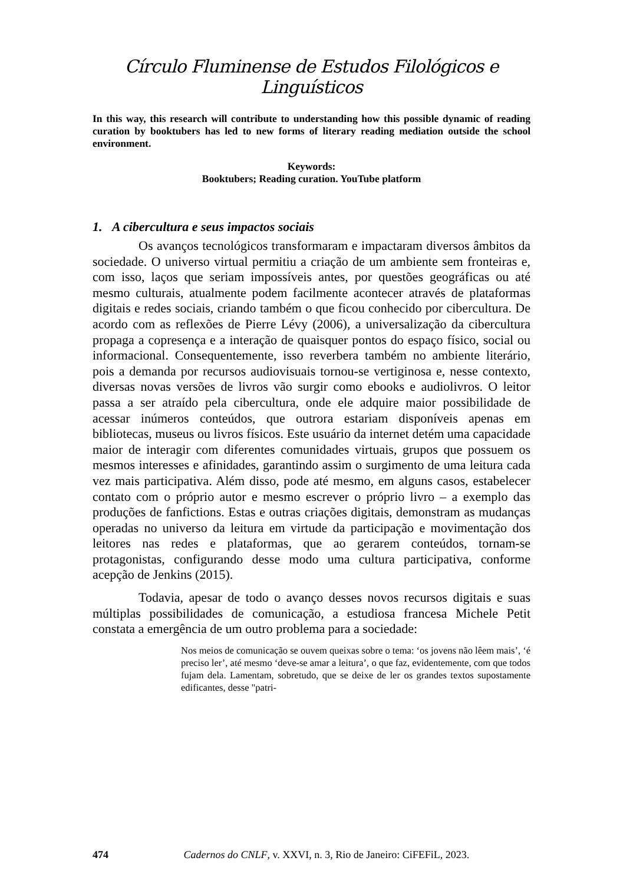Círculo Fluminense de Estudos Filológicos e Linguísticos
In this way, this research will contribute to understanding how this possible dynamic of reading curation by booktubers has led to new forms of literary reading mediation outside the school environment.
Keywords:
Booktubers; Reading curation. YouTube platform
1. A cibercultura e seus impactos sociais
Os avanços tecnológicos transformaram e impactaram diversos âmbitos da sociedade. O universo virtual permitiu a criação de um ambiente sem fronteiras e, com isso, laços que seriam impossíveis antes, por questões geográficas ou até mesmo culturais, atualmente podem facilmente acontecer através de plataformas digitais e redes sociais, criando também o que ficou conhecido por cibercultura. De acordo com as reflexões de Pierre Lévy (2006), a universalização da cibercultura propaga a copresença e a interação de quaisquer pontos do espaço físico, social ou informacional. Consequentemente, isso reverbera também no ambiente literário, pois a demanda por recursos audiovisuais tornou-se vertiginosa e, nesse contexto, diversas novas versões de livros vão surgir como ebooks e audiolivros. O leitor passa a ser atraído pela cibercultura, onde ele adquire maior possibilidade de acessar inúmeros conteúdos, que outrora estariam disponíveis apenas em bibliotecas, museus ou livros físicos. Este usuário da internet detém uma capacidade maior de interagir com diferentes comunidades virtuais, grupos que possuem os mesmos interesses e afinidades, garantindo assim o surgimento de uma leitura cada vez mais participativa. Além disso, pode até mesmo, em alguns casos, estabelecer contato com o próprio autor e mesmo escrever o próprio livro – a exemplo das produções de fanfictions. Estas e outras criações digitais, demonstram as mudanças operadas no universo da leitura em virtude da participação e movimentação dos leitores nas redes e plataformas, que ao gerarem conteúdos, tornam-se protagonistas, configurando desse modo uma cultura participativa, conforme acepção de Jenkins (2015).
Todavia, apesar de todo o avanço desses novos recursos digitais e suas múltiplas possibilidades de comunicação, a estudiosa francesa Michele Petit constata a emergência de um outro problema para a sociedade:
Nos meios de comunicação se ouvem queixas sobre o tema: ‘os jovens não lêem mais’, ‘é preciso ler’, até mesmo ‘deve-se amar a leitura’, o que faz, evidentemente, com que todos fujam dela. Lamentam, sobretudo, que se deixe de ler os grandes textos supostamente edificantes, desse "patri-
474 Cadernos do CNLF, v. XXVI, n. 3, Rio de Janeiro: CiFEFiL, 2023.